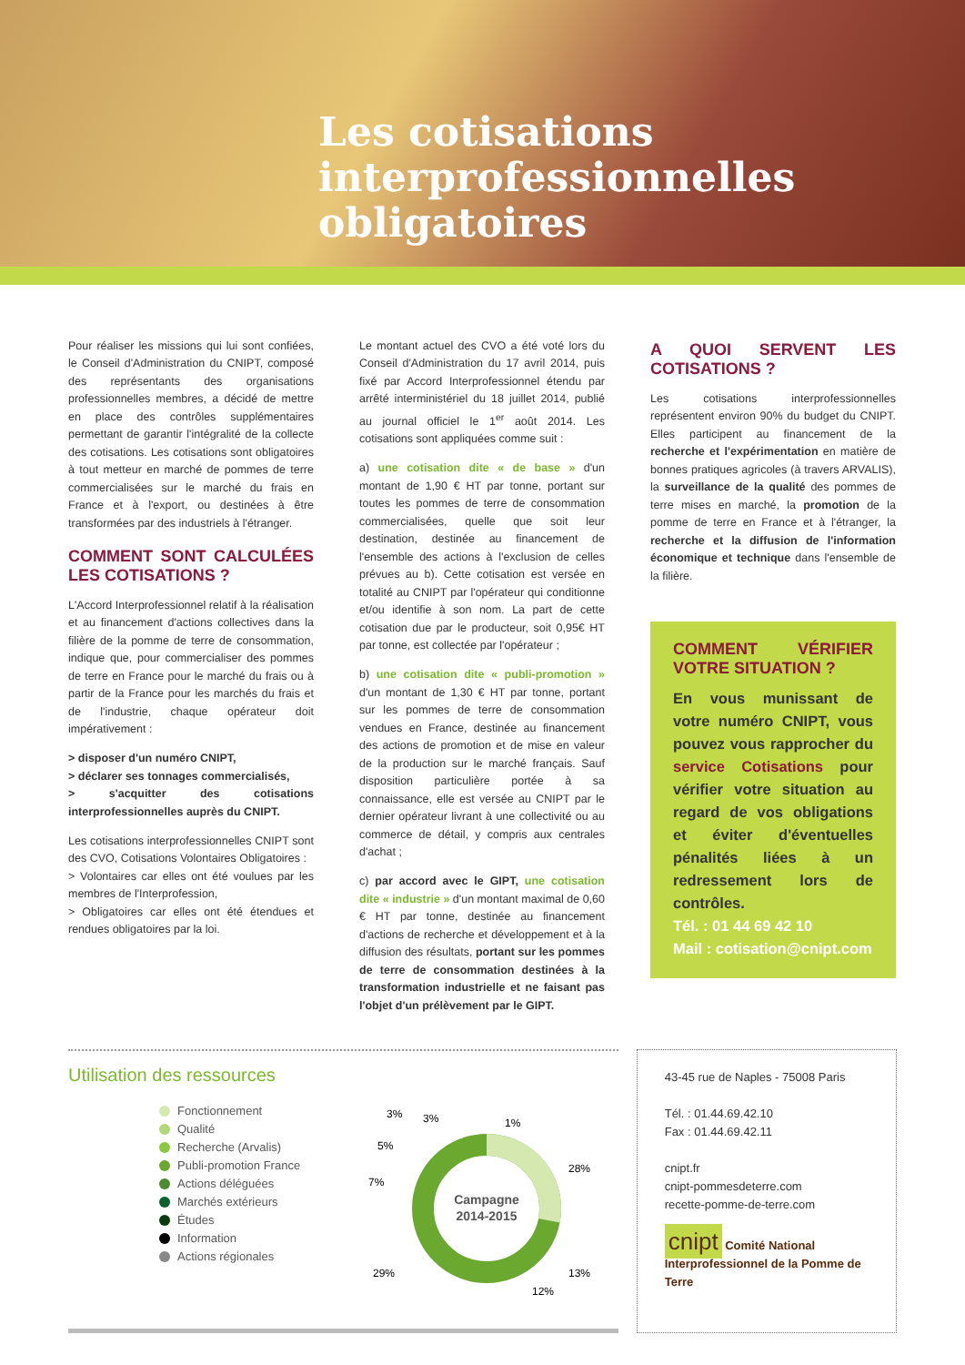Les cotisations
interprofessionnelles
obligatoires
Pour réaliser les missions qui lui sont confiées, le Conseil d'Administration du CNIPT, composé des représentants des organisations professionnelles membres, a décidé de mettre en place des contrôles supplémentaires permettant de garantir l'intégralité de la collecte des cotisations. Les cotisations sont obligatoires à tout metteur en marché de pommes de terre commercialisées sur le marché du frais en France et à l'export, ou destinées à être transformées par des industriels à l'étranger.
COMMENT SONT CALCULÉES LES COTISATIONS ?
L'Accord Interprofessionnel relatif à la réalisation et au financement d'actions collectives dans la filière de la pomme de terre de consommation, indique que, pour commercialiser des pommes de terre en France pour le marché du frais ou à partir de la France pour les marchés du frais et de l'industrie, chaque opérateur doit impérativement :
> disposer d'un numéro CNIPT,
> déclarer ses tonnages commercialisés,
> s'acquitter des cotisations interprofessionnelles auprès du CNIPT.
Les cotisations interprofessionnelles CNIPT sont des CVO, Cotisations Volontaires Obligatoires :
> Volontaires car elles ont été voulues par les membres de l'Interprofession,
> Obligatoires car elles ont été étendues et rendues obligatoires par la loi.
Le montant actuel des CVO a été voté lors du Conseil d'Administration du 17 avril 2014, puis fixé par Accord Interprofessionnel étendu par arrêté interministériel du 18 juillet 2014, publié au journal officiel le 1<sup>er</sup> août 2014. Les cotisations sont appliquées comme suit :
a) une cotisation dite « de base » d'un montant de 1,90 € HT par tonne, portant sur toutes les pommes de terre de consommation commercialisées, quelle que soit leur destination, destinée au financement de l'ensemble des actions à l'exclusion de celles prévues au b). Cette cotisation est versée en totalité au CNIPT par l'opérateur qui conditionne et/ou identifie à son nom. La part de cette cotisation due par le producteur, soit 0,95€ HT par tonne, est collectée par l'opérateur ;
b) une cotisation dite « publi-promotion » d'un montant de 1,30 € HT par tonne, portant sur les pommes de terre de consommation vendues en France, destinée au financement des actions de promotion et de mise en valeur de la production sur le marché français. Sauf disposition particulière portée à sa connaissance, elle est versée au CNIPT par le dernier opérateur livrant à une collectivité ou au commerce de détail, y compris aux centrales d'achat ;
c) par accord avec le GIPT, une cotisation dite « industrie » d'un montant maximal de 0,60 € HT par tonne, destinée au financement d'actions de recherche et développement et à la diffusion des résultats, portant sur les pommes de terre de consommation destinées à la transformation industrielle et ne faisant pas l'objet d'un prélèvement par le GIPT.
A QUOI SERVENT LES COTISATIONS ?
Les cotisations interprofessionnelles représentent environ 90% du budget du CNIPT. Elles participent au financement de la recherche et l'expérimentation en matière de bonnes pratiques agricoles (à travers ARVALIS), la surveillance de la qualité des pommes de terre mises en marché, la promotion de la pomme de terre en France et à l'étranger, la recherche et la diffusion de l'information économique et technique dans l'ensemble de la filière.
COMMENT VÉRIFIER VOTRE SITUATION ?
En vous munissant de votre numéro CNIPT, vous pouvez vous rapprocher du service Cotisations pour vérifier votre situation au regard de vos obligations et éviter d'éventuelles pénalités liées à un redressement lors de contrôles.
Tél. : 01 44 69 42 10
Mail : cotisation@cnipt.com
Utilisation des ressources
Fonctionnement
Qualité
Recherche (Arvalis)
Publi-promotion France
Actions déléguées
Marchés extérieurs
Études
Information
Actions régionales
Campagne
2014-2015
3%
3%
1%
5%
7%
28%
29%
13%
12%
43-45 rue de Naples - 75008 Paris
Tél. : 01.44.69.42.10
Fax : 01.44.69.42.11
cnipt.fr
cnipt-pommesdeterre.com
recette-pomme-de-terre.com
cnipt Comité National Interprofessionnel de la Pomme de Terre